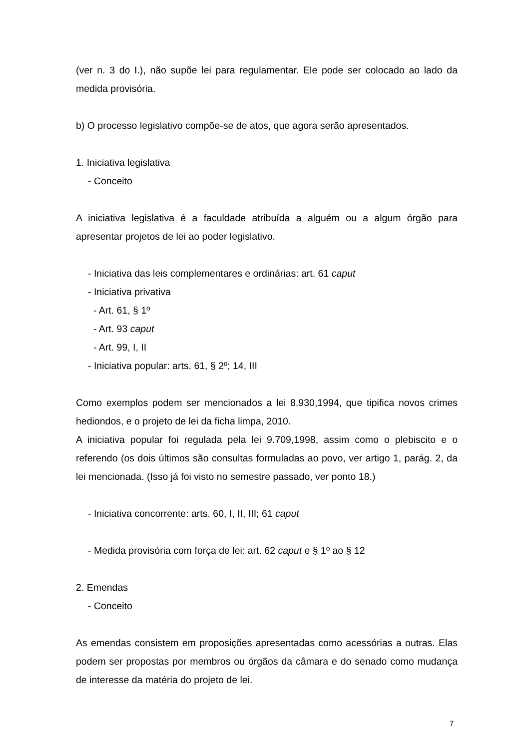(ver n. 3 do I.), não supõe lei para regulamentar. Ele pode ser colocado ao lado da medida provisória.
b) O processo legislativo compõe-se de atos, que agora serão apresentados.
1. Iniciativa legislativa
- Conceito
A iniciativa legislativa é a faculdade atribuída a alguém ou a algum órgão para apresentar projetos de lei ao poder legislativo.
- Iniciativa das leis complementares e ordinárias: art. 61 caput
- Iniciativa privativa
- Art. 61, § 1º
- Art. 93 caput
- Art. 99, I, II
- Iniciativa popular: arts. 61, § 2º; 14, III
Como exemplos podem ser mencionados a lei 8.930,1994, que tipifica novos crimes hediondos, e o projeto de lei da ficha limpa, 2010.
A iniciativa popular foi regulada pela lei 9.709,1998, assim como o plebiscito e o referendo (os dois últimos são consultas formuladas ao povo, ver artigo 1, parág. 2, da lei mencionada. (Isso já foi visto no semestre passado, ver ponto 18.)
- Iniciativa concorrente: arts. 60, I, II, III; 61 caput
- Medida provisória com força de lei: art. 62 caput e § 1º ao § 12
2. Emendas
- Conceito
As emendas consistem em proposições apresentadas como acessórias a outras. Elas podem ser propostas por membros ou órgãos da câmara e do senado como mudança de interesse da matéria do projeto de lei.
7